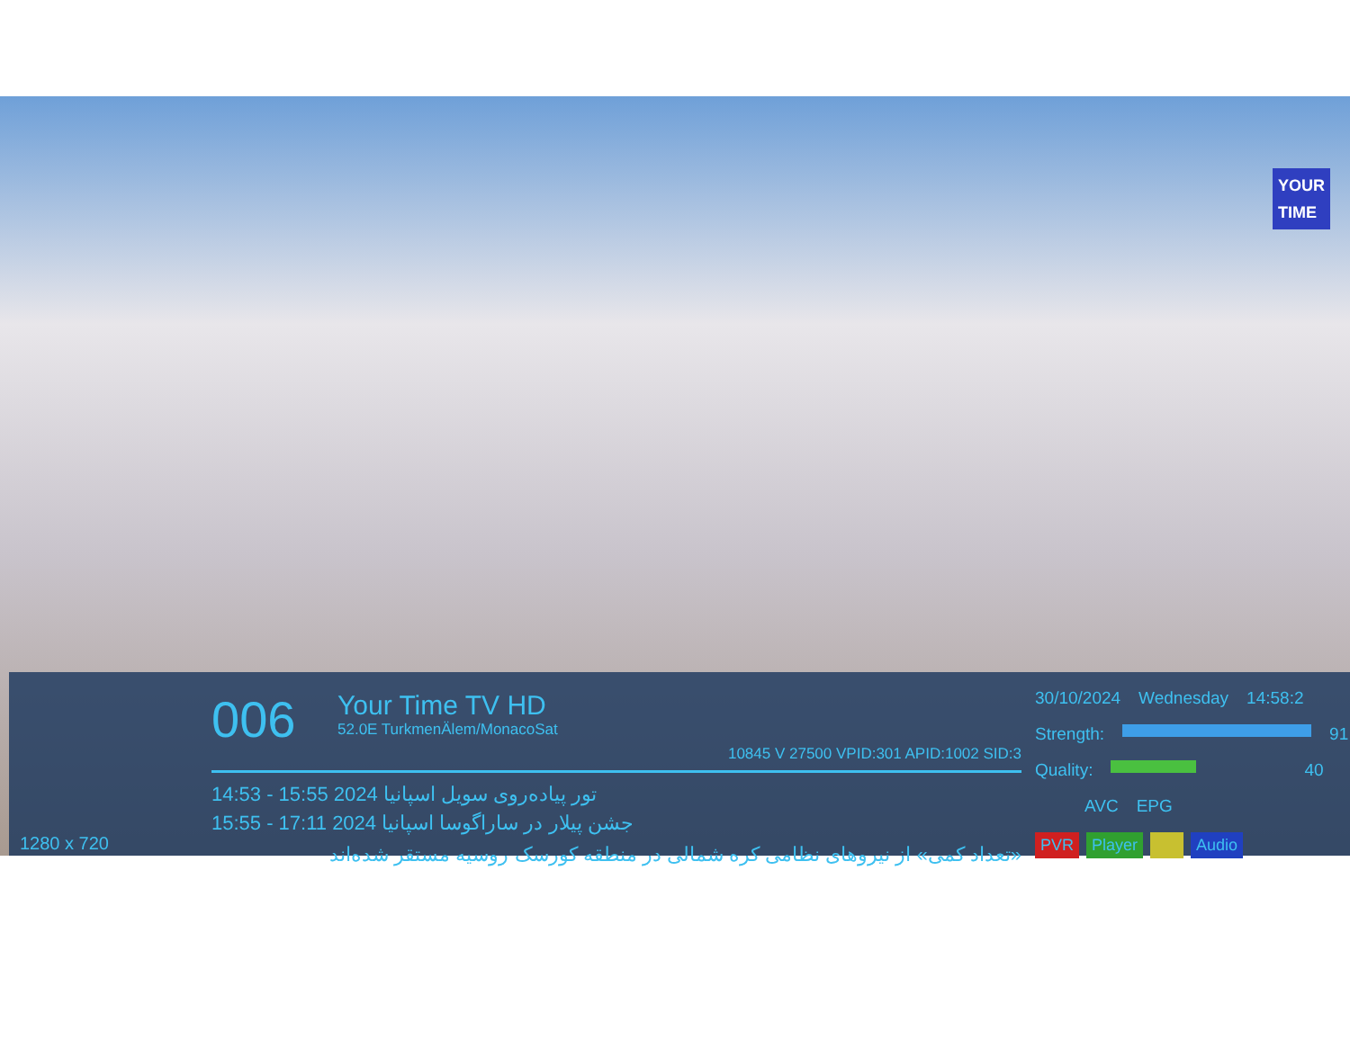YOUR
TIME
1280 x 720
006
Your Time TV HD 52.0E TurkmenÄlem/MonacoSat
10845 V 27500 VPID:301 APID:1002 SID:3
14:53 - 15:55 2024 تور پیاده‌روی سویل اسپانیا
15:55 - 17:11 2024 جشن پیلار در ساراگوسا اسپانیا
«تعداد کمی» از نیروهای نظامی کره شمالی در منطقه کورسک روسیه مستقر شده‌اند
30/10/2024 Wednesday 14:58:2
Strength: 91
Quality: 40
AVC EPG
PVR Player Audio